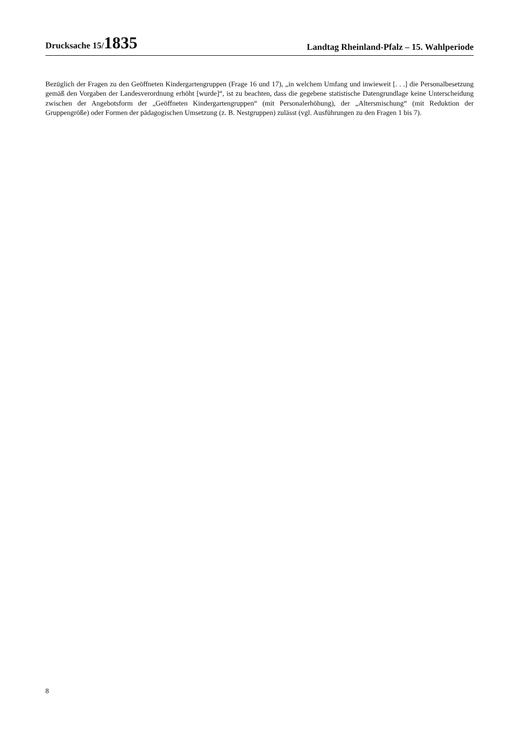Drucksache 15/1835
Landtag Rheinland-Pfalz – 15. Wahlperiode
Bezüglich der Fragen zu den Geöffneten Kindergartengruppen (Frage 16 und 17), „in welchem Umfang und inwieweit [. . .] die Personalbesetzung gemäß den Vorgaben der Landesverordnung erhöht [wurde]“, ist zu beachten, dass die gegebene statistische Datengrundlage keine Unterscheidung zwischen der Angebotsform der „Geöffneten Kindergartengruppen“ (mit Personalerhöhung), der „Altersmischung“ (mit Reduktion der Gruppengröße) oder Formen der pädagogischen Umsetzung (z. B. Nestgruppen) zulässt (vgl. Ausführungen zu den Fragen 1 bis 7).
8